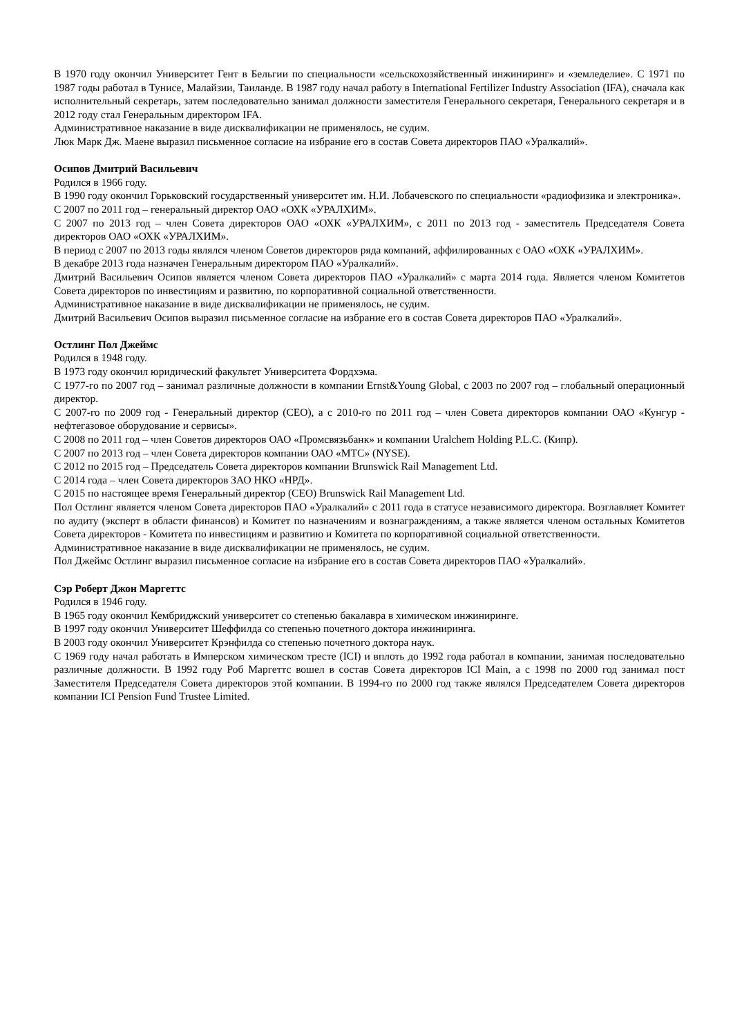В 1970 году окончил Университет Гент в Бельгии по специальности «сельскохозяйственный инжиниринг» и «земледелие». С 1971 по 1987 годы работал в Тунисе, Малайзии, Таиланде. В 1987 году начал работу в International Fertilizer Industry Association (IFA), сначала как исполнительный секретарь, затем последовательно занимал должности заместителя Генерального секретаря, Генерального секретаря и в 2012 году стал Генеральным директором IFA.
Административное наказание в виде дисквалификации не применялось, не судим.
Люк Марк Дж. Маене выразил письменное согласие на избрание его в состав Совета директоров ПАО «Уралкалий».
Осипов Дмитрий Васильевич
Родился в 1966 году.
В 1990 году окончил Горьковский государственный университет им. Н.И. Лобачевского по специальности «радиофизика и электроника».
С 2007 по 2011 год – генеральный директор ОАО «ОХК «УРАЛХИМ».
С 2007 по 2013 год – член Совета директоров ОАО «ОХК «УРАЛХИМ», с 2011 по 2013 год - заместитель Председателя Совета директоров ОАО «ОХК «УРАЛХИМ».
В период с 2007 по 2013 годы являлся членом Советов директоров ряда компаний, аффилированных с ОАО «ОХК «УРАЛХИМ».
В декабре 2013 года назначен Генеральным директором ПАО «Уралкалий».
Дмитрий Васильевич Осипов является членом Совета директоров ПАО «Уралкалий» с марта 2014 года. Является членом Комитетов Совета директоров по инвестициям и развитию, по корпоративной социальной ответственности.
Административное наказание в виде дисквалификации не применялось, не судим.
Дмитрий Васильевич Осипов выразил письменное согласие на избрание его в состав Совета директоров ПАО «Уралкалий».
Остлинг Пол Джеймс
Родился в 1948 году.
В 1973 году окончил юридический факультет Университета Фордхэма.
С 1977-го по 2007 год – занимал различные должности в компании Ernst&Young Global, с 2003 по 2007 год – глобальный операционный директор.
С 2007-го по 2009 год - Генеральный директор (CEO), а с 2010-го по 2011 год – член Совета директоров компании ОАО «Кунгур - нефтегазовое оборудование и сервисы».
С 2008 по 2011 год – член Советов директоров ОАО «Промсвязьбанк» и компании Uralchem Holding P.L.C. (Кипр).
С 2007 по 2013 год – член Совета директоров компании ОАО «МТС» (NYSE).
С 2012 по 2015 год – Председатель Совета директоров компании Brunswick Rail Management Ltd.
С 2014 года – член Совета директоров ЗАО НКО «НРД».
С 2015 по настоящее время Генеральный директор (CEO) Brunswick Rail Management Ltd.
Пол Остлинг является членом Совета директоров ПАО «Уралкалий» с 2011 года в статусе независимого директора. Возглавляет Комитет по аудиту (эксперт в области финансов) и Комитет по назначениям и вознаграждениям, а также является членом остальных Комитетов Совета директоров - Комитета по инвестициям и развитию и Комитета по корпоративной социальной ответственности.
Административное наказание в виде дисквалификации не применялось, не судим.
Пол Джеймс Остлинг выразил письменное согласие на избрание его в состав Совета директоров ПАО «Уралкалий».
Сэр Роберт Джон Маргеттс
Родился в 1946 году.
В 1965 году окончил Кембриджский университет со степенью бакалавра в химическом инжиниринге.
В 1997 году окончил Университет Шеффилда со степенью почетного доктора инжиниринга.
В 2003 году окончил Университет Крэнфилда со степенью почетного доктора наук.
С 1969 году начал работать в Имперском химическом тресте (ICI) и вплоть до 1992 года работал в компании, занимая последовательно различные должности. В 1992 году Роб Маргеттс вошел в состав Совета директоров ICI Main, а с 1998 по 2000 год занимал пост Заместителя Председателя Совета директоров этой компании. В 1994-го по 2000 год также являлся Председателем Совета директоров компании ICI Pension Fund Trustee Limited.